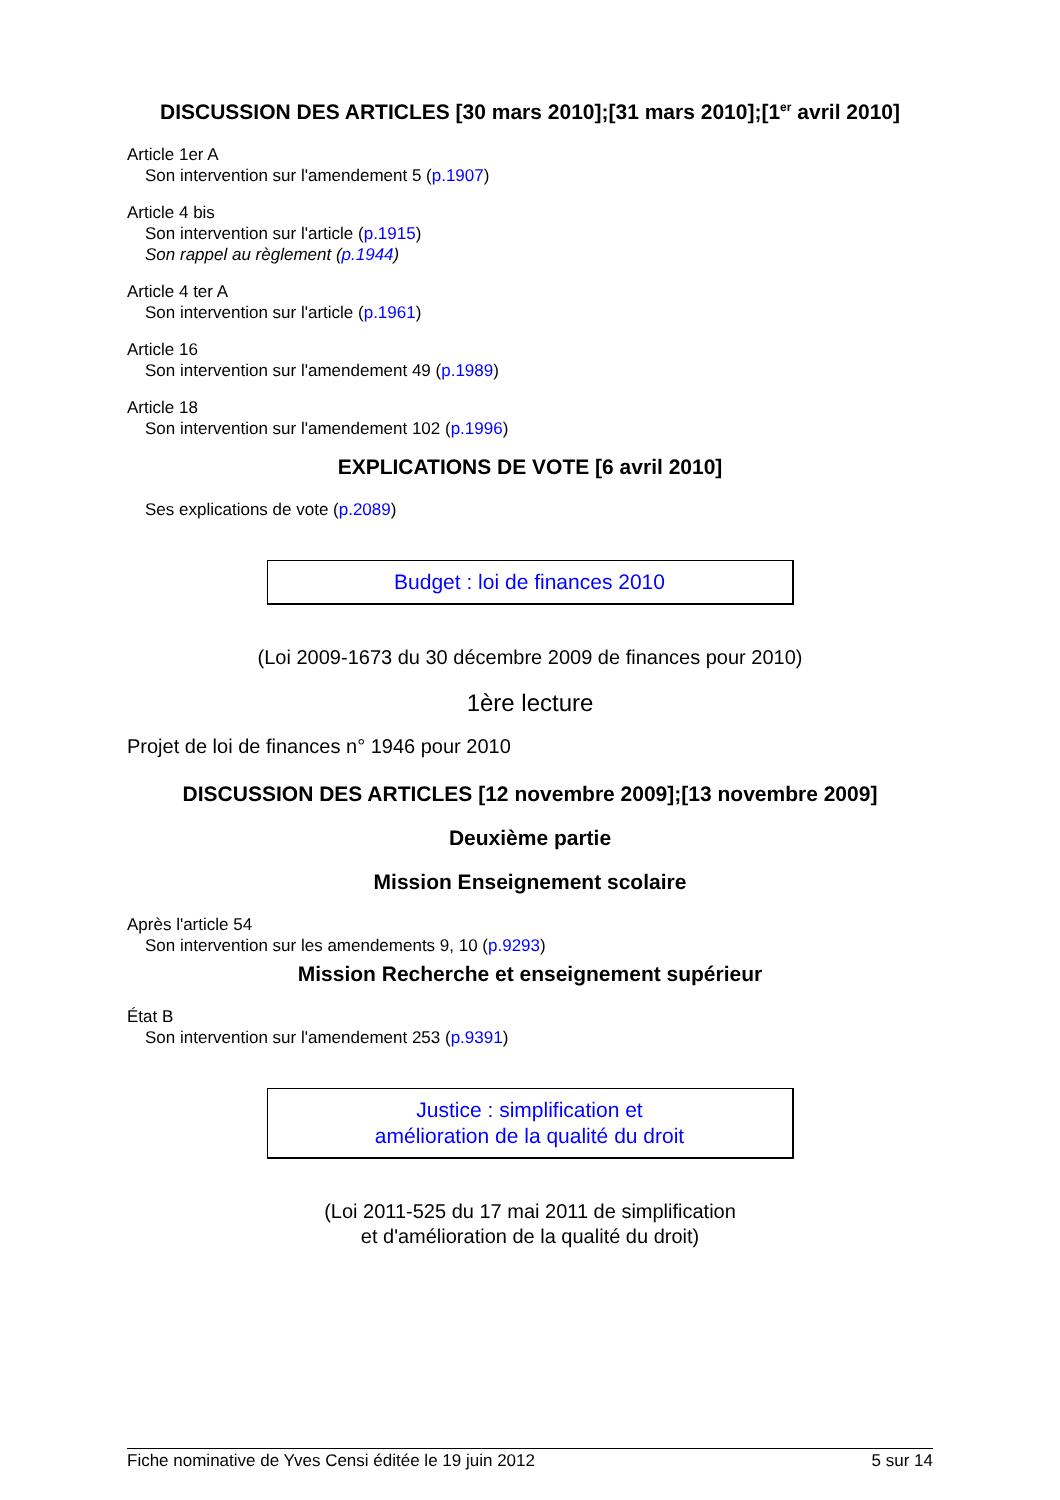DISCUSSION DES ARTICLES [30 mars 2010];[31 mars 2010];[1<sup>er</sup> avril 2010]
Article 1er A
Son intervention sur l'amendement 5 (p.1907)
Article 4 bis
Son intervention sur l'article (p.1915)
Son rappel au règlement (p.1944)
Article 4 ter A
Son intervention sur l'article (p.1961)
Article 16
Son intervention sur l'amendement 49 (p.1989)
Article 18
Son intervention sur l'amendement 102 (p.1996)
EXPLICATIONS DE VOTE [6 avril 2010]
Ses explications de vote (p.2089)
Budget : loi de finances 2010
(Loi 2009-1673 du 30 décembre 2009 de finances pour 2010)
1ère lecture
Projet de loi de finances n° 1946 pour 2010
DISCUSSION DES ARTICLES [12 novembre 2009];[13 novembre 2009]
Deuxième partie
Mission Enseignement scolaire
Après l'article 54
Son intervention sur les amendements 9, 10 (p.9293)
Mission Recherche et enseignement supérieur
État B
Son intervention sur l'amendement 253 (p.9391)
Justice : simplification et
amélioration de la qualité du droit
(Loi 2011-525 du 17 mai 2011 de simplification
et d'amélioration de la qualité du droit)
Fiche nominative de Yves Censi éditée le 19 juin 2012 5 sur 14